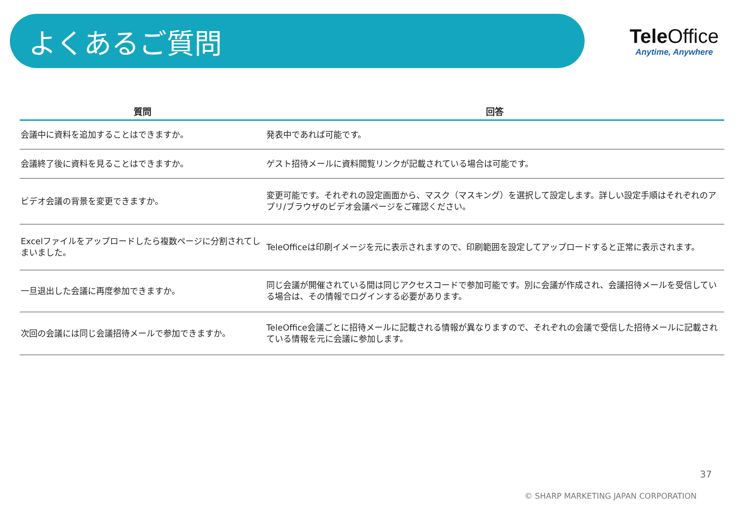よくあるご質問
Tele Office
Anytime, Anywhere
| 質問 | 回答 |
| --- | --- |
| 会議中に資料を追加することはできますか。 | 発表中であれば可能です。 |
| 会議終了後に資料を見ることはできますか。 | ゲスト招待メールに資料閲覧リンクが記載されている場合は可能です。 |
| ビデオ会議の背景を変更できますか。 | 変更可能です。それぞれの設定画面から、マスク（マスキング）を選択して設定します。詳しい設定手順はそれぞれのアプリ/ブラウザのビデオ会議ページをご確認ください。 |
| Excelファイルをアップロードしたら複数ページに分割されてしまいました。 | TeleOfficeは印刷イメージを元に表示されますので、印刷範囲を設定してアップロードすると正常に表示されます。 |
| 一旦退出した会議に再度参加できますか。 | 同じ会議が開催されている間は同じアクセスコードで参加可能です。別に会議が作成され、会議招待メールを受信している場合は、その情報でログインする必要があります。 |
| 次回の会議には同じ会議招待メールで参加できますか。 | TeleOffice会議ごとに招待メールに記載される情報が異なりますので、それぞれの会議で受信した招待メールに記載されている情報を元に会議に参加します。 |
37
© SHARP MARKETING JAPAN CORPORATION